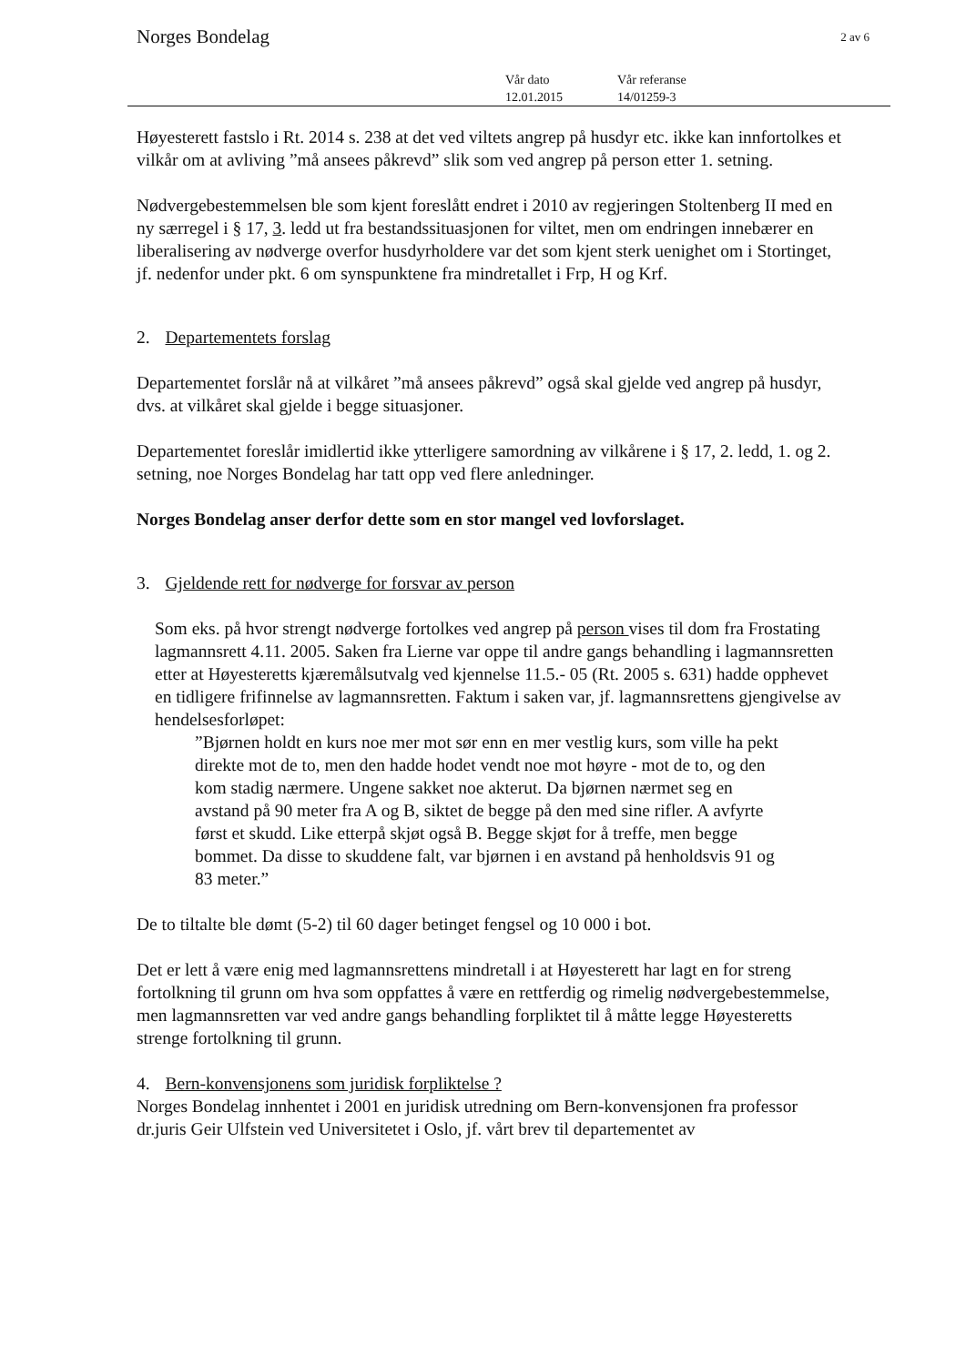Norges Bondelag 2 av 6
Vår dato
12.01.2015
Vår referanse
14/01259-3
Høyesterett fastslo i Rt. 2014 s. 238 at det ved viltets angrep på husdyr etc. ikke kan innfortolkes et vilkår om at avliving ”må ansees påkrevd” slik som ved angrep på person etter 1. setning.
Nødvergebestemmelsen ble som kjent foreslått endret i 2010 av regjeringen Stoltenberg II med en ny særregel i § 17, 3. ledd ut fra bestandssituasjonen for viltet, men om endringen innebærer en liberalisering av nødverge overfor husdyrholdere var det som kjent sterk uenighet om i Stortinget, jf. nedenfor under pkt. 6 om synspunktene fra mindretallet i Frp, H og Krf.
2. Departementets forslag
Departementet forslår nå at vilkåret ”må ansees påkrevd” også skal gjelde ved angrep på husdyr, dvs. at vilkåret skal gjelde i begge situasjoner.
Departementet foreslår imidlertid ikke ytterligere samordning av vilkårene i § 17, 2. ledd, 1. og 2. setning, noe Norges Bondelag har tatt opp ved flere anledninger.
Norges Bondelag anser derfor dette som en stor mangel ved lovforslaget.
3. Gjeldende rett for nødverge for forsvar av person
Som eks. på hvor strengt nødverge fortolkes ved angrep på person vises til dom fra Frostating lagmannsrett 4.11. 2005. Saken fra Lierne var oppe til andre gangs behandling i lagmannsretten etter at Høyesteretts kjæremålsutvalg ved kjennelse 11.5.- 05 (Rt. 2005 s. 631) hadde opphevet en tidligere frifinnelse av lagmannsretten. Faktum i saken var, jf. lagmannsrettens gjengivelse av hendelsesforløpet:
”Bjørnen holdt en kurs noe mer mot sør enn en mer vestlig kurs, som ville ha pekt direkte mot de to, men den hadde hodet vendt noe mot høyre - mot de to, og den kom stadig nærmere. Ungene sakket noe akterut. Da bjørnen nærmet seg en avstand på 90 meter fra A og B, siktet de begge på den med sine rifler. A avfyrte først et skudd. Like etterpå skjøt også B. Begge skjøt for å treffe, men begge bommet. Da disse to skuddene falt, var bjørnen i en avstand på henholdsvis 91 og 83 meter.”
De to tiltalte ble dømt (5-2) til 60 dager betinget fengsel og 10 000 i bot.
Det er lett å være enig med lagmannsrettens mindretall i at Høyesterett har lagt en for streng fortolkning til grunn om hva som oppfattes å være en rettferdig og rimelig nødvergebestemmelse, men lagmannsretten var ved andre gangs behandling forpliktet til å måtte legge Høyesteretts strenge fortolkning til grunn.
4. Bern-konvensjonens som juridisk forpliktelse ?
Norges Bondelag innhentet i 2001 en juridisk utredning om Bern-konvensjonen fra professor dr.juris Geir Ulfstein ved Universitetet i Oslo, jf. vårt brev til departementet av